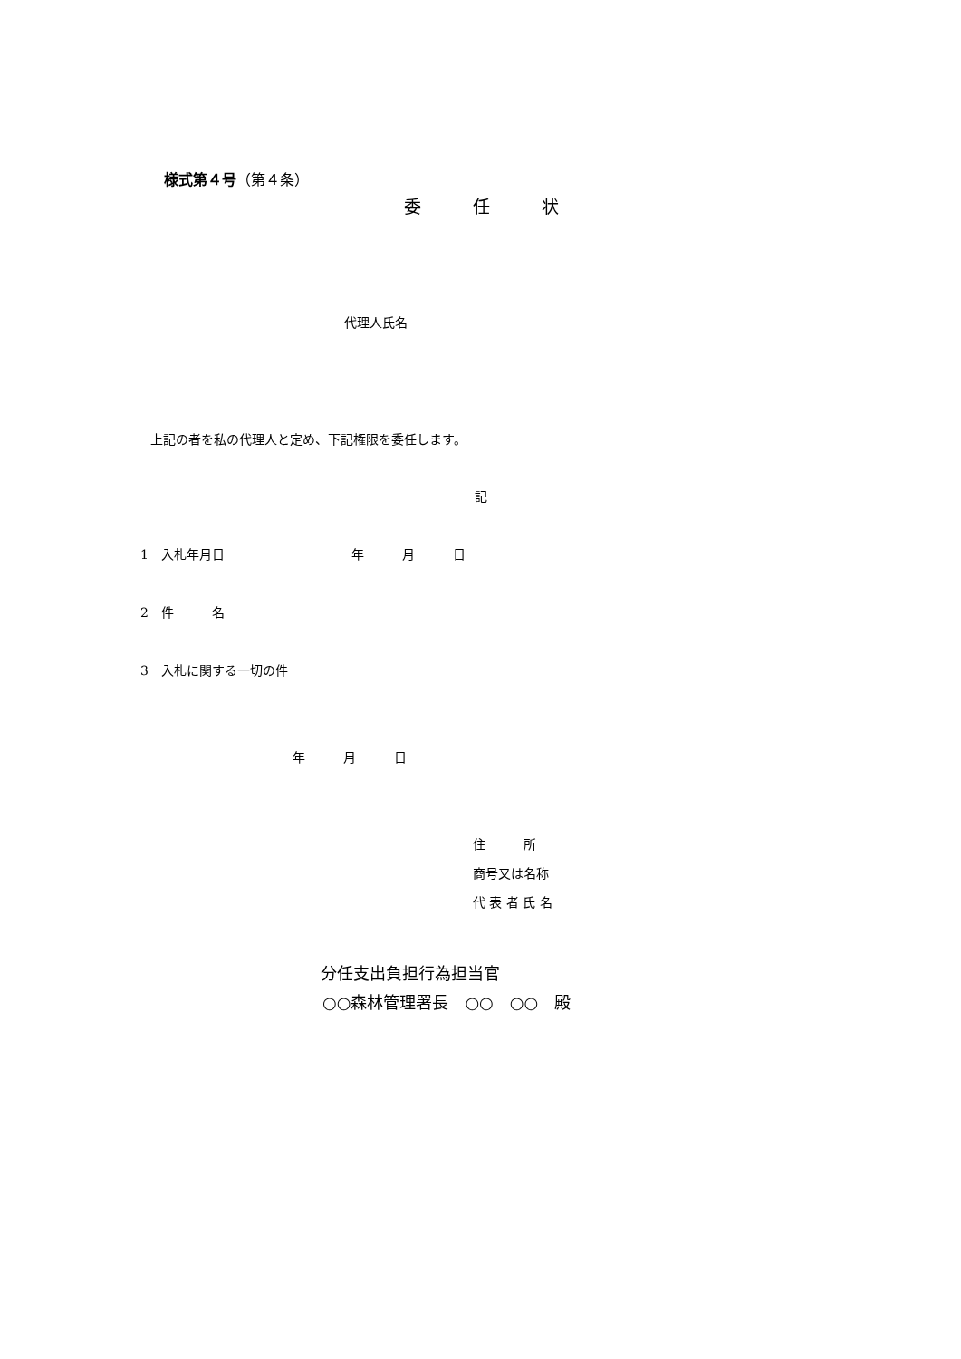様式第４号（第４条）
委　　　任　　　状
代理人氏名
上記の者を私の代理人と定め、下記権限を委任します。
記
1　入札年月日　　　　　　　　　　年　　　月　　　日
2　件　　　名
3　入札に関する一切の件
年　　　月　　　日
住　　　所
商号又は名称
代 表 者 氏 名
分任支出負担行為担当官
○○森林管理署長　○○　○○　殿